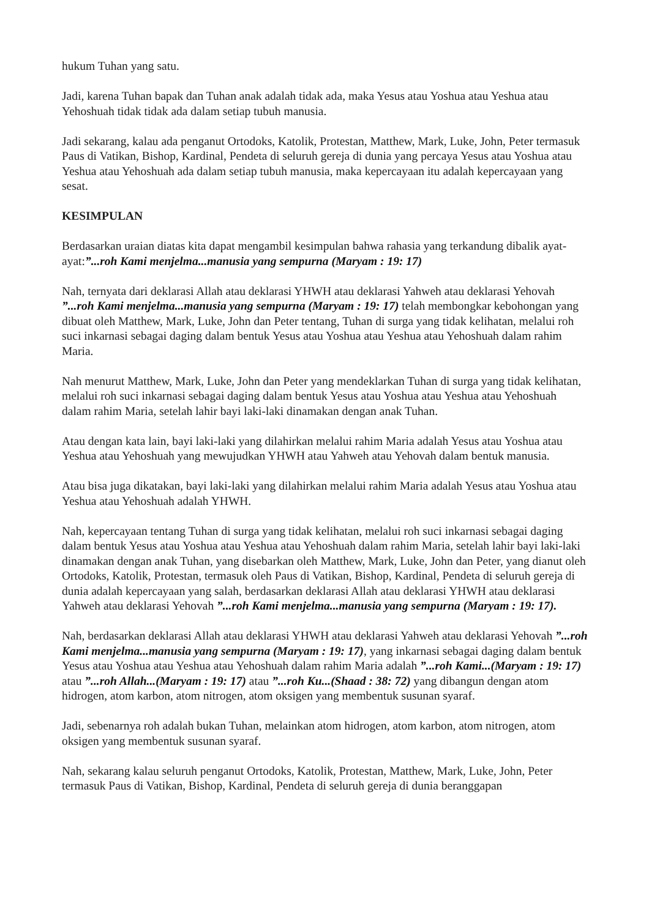hukum Tuhan yang satu.
Jadi, karena Tuhan bapak dan Tuhan anak adalah tidak ada, maka Yesus atau Yoshua atau Yeshua atau Yehoshuah tidak tidak ada dalam setiap tubuh manusia.
Jadi sekarang, kalau ada penganut Ortodoks, Katolik, Protestan, Matthew, Mark, Luke, John, Peter termasuk Paus di Vatikan, Bishop, Kardinal, Pendeta di seluruh gereja di dunia yang percaya Yesus atau Yoshua atau Yeshua atau Yehoshuah ada dalam setiap tubuh manusia, maka kepercayaan itu adalah kepercayaan yang sesat.
KESIMPULAN
Berdasarkan uraian diatas kita dapat mengambil kesimpulan bahwa rahasia yang terkandung dibalik ayat-ayat:”...roh Kami menjelma...manusia yang sempurna (Maryam : 19: 17)
Nah, ternyata dari deklarasi Allah atau deklarasi YHWH atau deklarasi Yahweh atau deklarasi Yehovah ”...roh Kami menjelma...manusia yang sempurna (Maryam : 19: 17) telah membongkar kebohongan yang dibuat oleh Matthew, Mark, Luke, John dan Peter tentang, Tuhan di surga yang tidak kelihatan, melalui roh suci inkarnasi sebagai daging dalam bentuk Yesus atau Yoshua atau Yeshua atau Yehoshuah dalam rahim Maria.
Nah menurut Matthew, Mark, Luke, John dan Peter yang mendeklarkan Tuhan di surga yang tidak kelihatan, melalui roh suci inkarnasi sebagai daging dalam bentuk Yesus atau Yoshua atau Yeshua atau Yehoshuah dalam rahim Maria, setelah lahir bayi laki-laki dinamakan dengan anak Tuhan.
Atau dengan kata lain, bayi laki-laki yang dilahirkan melalui rahim Maria adalah Yesus atau Yoshua atau Yeshua atau Yehoshuah yang mewujudkan YHWH atau Yahweh atau Yehovah dalam bentuk manusia.
Atau bisa juga dikatakan, bayi laki-laki yang dilahirkan melalui rahim Maria adalah Yesus atau Yoshua atau Yeshua atau Yehoshuah adalah YHWH.
Nah, kepercayaan tentang Tuhan di surga yang tidak kelihatan, melalui roh suci inkarnasi sebagai daging dalam bentuk Yesus atau Yoshua atau Yeshua atau Yehoshuah dalam rahim Maria, setelah lahir bayi laki-laki dinamakan dengan anak Tuhan, yang disebarkan oleh Matthew, Mark, Luke, John dan Peter, yang dianut oleh Ortodoks, Katolik, Protestan, termasuk oleh Paus di Vatikan, Bishop, Kardinal, Pendeta di seluruh gereja di dunia adalah kepercayaan yang salah, berdasarkan deklarasi Allah atau deklarasi YHWH atau deklarasi Yahweh atau deklarasi Yehovah ”...roh Kami menjelma...manusia yang sempurna (Maryam : 19: 17).
Nah, berdasarkan deklarasi Allah atau deklarasi YHWH atau deklarasi Yahweh atau deklarasi Yehovah ”...roh Kami menjelma...manusia yang sempurna (Maryam : 19: 17), yang inkarnasi sebagai daging dalam bentuk Yesus atau Yoshua atau Yeshua atau Yehoshuah dalam rahim Maria adalah ”...roh Kami...(Maryam : 19: 17) atau ”...roh Allah...(Maryam : 19: 17) atau ”...roh Ku...(Shaad : 38: 72) yang dibangun dengan atom hidrogen, atom karbon, atom nitrogen, atom oksigen yang membentuk susunan syaraf.
Jadi, sebenarnya roh adalah bukan Tuhan, melainkan atom hidrogen, atom karbon, atom nitrogen, atom oksigen yang membentuk susunan syaraf.
Nah, sekarang kalau seluruh penganut Ortodoks, Katolik, Protestan, Matthew, Mark, Luke, John, Peter termasuk Paus di Vatikan, Bishop, Kardinal, Pendeta di seluruh gereja di dunia beranggapan